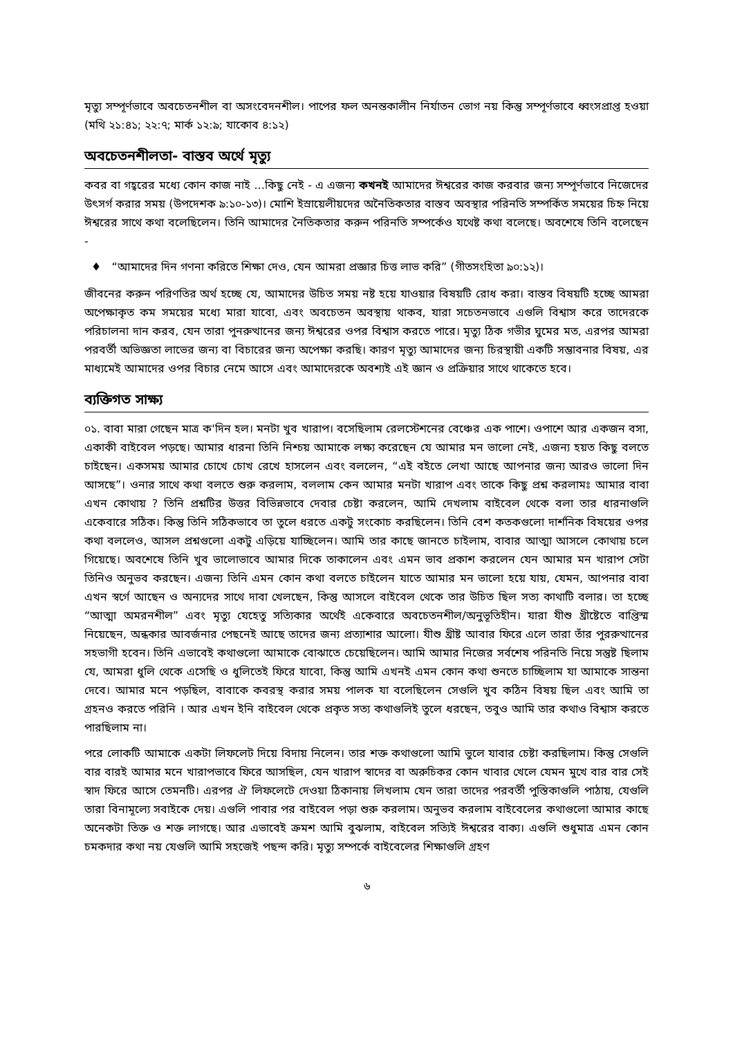মৃত্যু সম্পূর্ণভাবে অবচেতনশীল বা অসংবেদনশীল। পাপের ফল অনন্তকালীন নির্যাতন ভোগ নয় কিন্তু সম্পূর্ণভাবে ধ্বংসপ্রাপ্ত হওয়া (মথি ২১:৪১; ২২:৭; মার্ক ১২:৯; যাকোব ৪:১২)
অবচেতনশীলতা- বাস্তব অর্থে মৃত্যু
কবর বা গহ্বরের মধ্যে কোন কাজ নাই ...কিছু নেই - এ এজন্য কখনই আমাদের ঈশ্বরের কাজ করবার জন্য সম্পূর্ণভাবে নিজেদের উৎসর্গ করার সময় (উপদেশক ৯:১০-১৩)। মোশি ইস্রায়েলীয়দের অনৈতিকতার বাস্তব অবস্থার পরিনতি সম্পর্কিত সময়ের চিহ্ন নিয়ে ঈশ্বরের সাথে কথা বলেছিলেন। তিনি আমাদের নৈতিকতার করুন পরিনতি সম্পর্কেও যথেষ্ট কথা বলেছে। অবশেষে তিনি বলেছেন -
♦ “আমাদের দিন গণনা করিতে শিক্ষা দেও, যেন আমরা প্রজ্ঞার চিত্ত লাভ করি” (গীতসংহিতা ৯০:১২)।
জীবনের করুন পরিণতির অর্থ হচ্ছে যে, আমাদের উচিত সময় নষ্ট হয়ে যাওয়ার বিষয়টি রোধ করা। বাস্তব বিষয়টি হচ্ছে আমরা অপেক্ষাকৃত কম সময়ের মধ্যে মারা যাবো, এবং অবচেতন অবস্থায় থাকব, যারা সচেতনভাবে এগুলি বিশ্বাস করে তাদেরকে পরিচালনা দান করব, যেন তারা পুনরুত্থানের জন্য ঈশ্বরের ওপর বিশ্বাস করতে পারে। মৃত্যু ঠিক গভীর ঘুমের মত, এরপর আমরা পরবর্তী অভিজ্ঞতা লাভের জন্য বা বিচারের জন্য অপেক্ষা করছি। কারণ মৃত্যু আমাদের জন্য চিরস্থায়ী একটি সম্ভাবনার বিষয়, এর মাধ্যমেই আমাদের ওপর বিচার নেমে আসে এবং আমাদেরকে অবশ্যই এই জ্ঞান ও প্রক্রিয়ার সাথে থাকেতে হবে।
ব্যক্তিগত সাক্ষ্য
০১. বাবা মারা গেছেন মাত্র ক'দিন হল। মনটা খুব খারাপ। বসেছিলাম রেলস্টেশনের বেঞ্চের এক পাশে। ওপাশে আর একজন বসা, একাকী বাইবেল পড়ছে। আমার ধারনা তিনি নিশ্চয় আমাকে লক্ষ্য করেছেন যে আমার মন ভালো নেই, এজন্য হয়ত কিছু বলতে চাইছেন। একসময় আমার চোখে চোখ রেখে হাসলেন এবং বললেন, “এই বইতে লেখা আছে আপনার জন্য আরও ভালো দিন আসছে”। ওনার সাথে কথা বলতে শুরু করলাম, বললাম কেন আমার মনটা খারাপ এবং তাকে কিছু প্রশ্ন করলামঃ আমার বাবা এখন কোথায় ? তিনি প্রশ্নটির উত্তর বিভিন্নভাবে দেবার চেষ্টা করলেন, আমি দেখলাম বাইবেল থেকে বলা তার ধারনাগুলি একেবারে সঠিক। কিন্তু তিনি সঠিকভাবে তা তুলে ধরতে একটু সংকোচ করছিলেন। তিনি বেশ কতকগুলো দার্শনিক বিষয়ের ওপর কথা বললেও, আসল প্রশ্নগুলো একটু এড়িয়ে যাচ্ছিলেন। আমি তার কাছে জানতে চাইলাম, বাবার আত্মা আসলে কোথায় চলে গিয়েছে। অবশেষে তিনি খুব ভালোভাবে আমার দিকে তাকালেন এবং এমন ভাব প্রকাশ করলেন যেন আমার মন খারাপ সেটা তিনিও অনুভব করছেন। এজন্য তিনি এমন কোন কথা বলতে চাইলেন যাতে আমার মন ভালো হয়ে যায়, যেমন, আপনার বাবা এখন স্বর্গে আছেন ও অন্যদের সাথে দাবা খেলছেন, কিন্তু আসলে বাইবেল থেকে তার উচিত ছিল সত্য কাথাটি বলার। তা হচ্ছে “আত্মা অমরনশীল” এবং মৃত্যু যেহেতু সত্যিকার অর্থেই একেবারে অবচেতনশীল/অনুভূতিহীন। যারা যীশু খ্রীষ্টেতে বাপ্তিস্ম নিয়েছেন, অন্ধকার আবর্জনার পেছনেই আছে তাদের জন্য প্রত্যাশার আলো। যীশু খ্রীষ্ট আবার ফিরে এলে তারা তাঁর পুররুত্থানের সহভাগী হবেন। তিনি এভাবেই কথাগুলো আমাকে বোঝাতে চেয়েছিলেন। আমি আমার নিজের সর্বশেষ পরিনতি নিয়ে সন্তুষ্ট ছিলাম যে, আমরা ধুলি থেকে এসেছি ও ধুলিতেই ফিরে যাবো, কিন্তু আমি এখনই এমন কোন কথা শুনতে চাচ্ছিলাম যা আমাকে সান্তনা দেবে। আমার মনে পড়ছিল, বাবাকে কবরস্থ করার সময় পালক যা বলেছিলেন সেগুলি খুব কঠিন বিষয় ছিল এবং আমি তা গ্রহনও করতে পরিনি । আর এখন ইনি বাইবেল থেকে প্রকৃত সত্য কথাগুলিই তুলে ধরছেন, তবুও আমি তার কথাও বিশ্বাস করতে পারছিলাম না।
পরে লোকটি আমাকে একটা লিফলেট দিয়ে বিদায় নিলেন। তার শক্ত কথাগুলো আমি ভুলে যাবার চেষ্টা করছিলাম। কিন্তু সেগুলি বার বারই আমার মনে খারাপভাবে ফিরে আসছিল, যেন খারাপ স্বাদের বা অরুচিকর কোন খাবার খেলে যেমন মুখে বার বার সেই স্বাদ ফিরে আসে তেমনটি। এরপর ঐ লিফলেটে দেওয়া ঠিকানায় লিখলাম যেন তারা তাদের পরবর্তী পুস্তিকাগুলি পাঠায়, যেগুলি তারা বিনামূল্যে সবাইকে দেয়। এগুলি পাবার পর বাইবেল পড়া শুরু করলাম। অনুভব করলাম বাইবেলের কথাগুলো আমার কাছে অনেকটা তিক্ত ও শক্ত লাগছে। আর এভাবেই ক্রমশ আমি বুঝলাম, বাইবেল সত্যিই ঈশ্বরের বাক্য। এগুলি শুধুমাত্র এমন কোন চমকদার কথা নয় যেগুলি আমি সহজেই পছন্দ করি। মৃত্যু সম্পর্কে বাইবেলের শিক্ষাগুলি গ্রহণ
৬